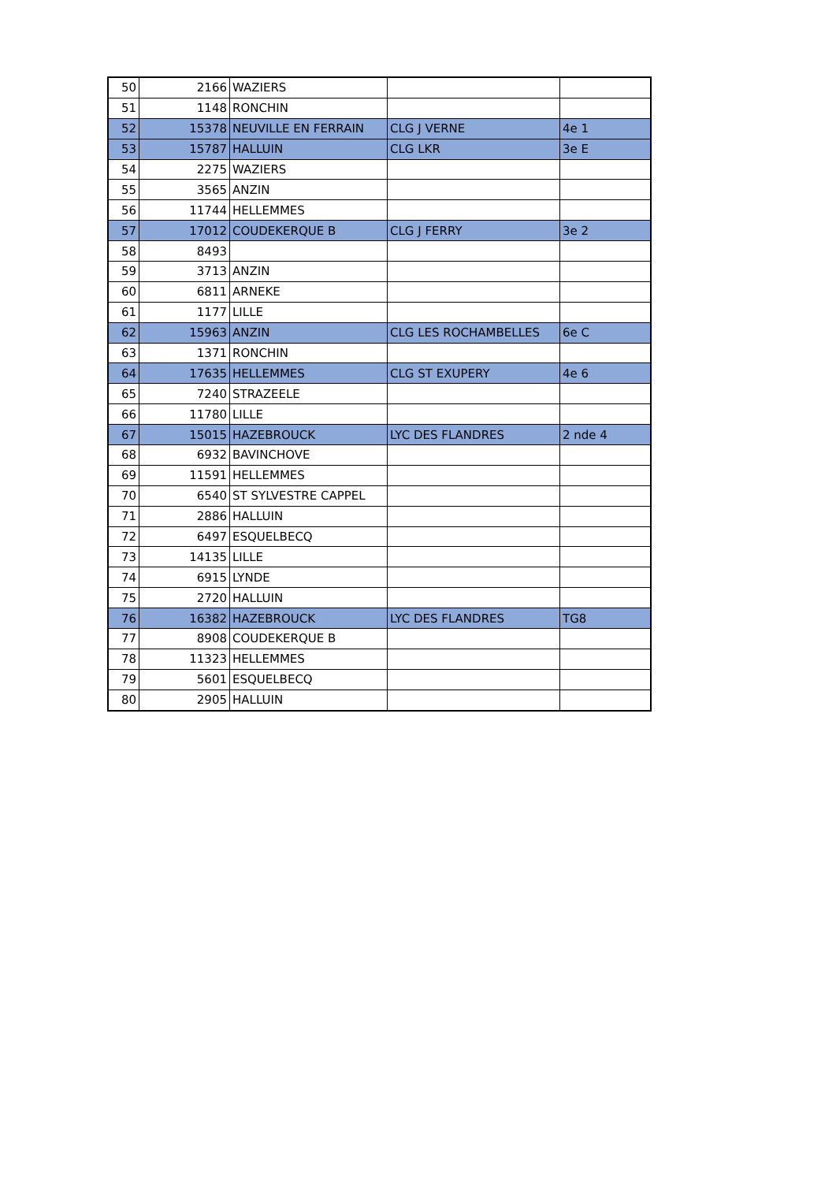| 50 | 2166 | WAZIERS | | |
| 51 | 1148 | RONCHIN | | |
| 52 | 15378 | NEUVILLE EN FERRAIN | CLG J VERNE | 4e 1 |
| 53 | 15787 | HALLUIN | CLG LKR | 3e E |
| 54 | 2275 | WAZIERS | | |
| 55 | 3565 | ANZIN | | |
| 56 | 11744 | HELLEMMES | | |
| 57 | 17012 | COUDEKERQUE B | CLG J FERRY | 3e 2 |
| 58 | 8493 | | | |
| 59 | 3713 | ANZIN | | |
| 60 | 6811 | ARNEKE | | |
| 61 | 1177 | LILLE | | |
| 62 | 15963 | ANZIN | CLG LES ROCHAMBELLES | 6e C |
| 63 | 1371 | RONCHIN | | |
| 64 | 17635 | HELLEMMES | CLG ST EXUPERY | 4e 6 |
| 65 | 7240 | STRAZEELE | | |
| 66 | 11780 | LILLE | | |
| 67 | 15015 | HAZEBROUCK | LYC DES FLANDRES | 2 nde 4 |
| 68 | 6932 | BAVINCHOVE | | |
| 69 | 11591 | HELLEMMES | | |
| 70 | 6540 | ST SYLVESTRE CAPPEL | | |
| 71 | 2886 | HALLUIN | | |
| 72 | 6497 | ESQUELBECQ | | |
| 73 | 14135 | LILLE | | |
| 74 | 6915 | LYNDE | | |
| 75 | 2720 | HALLUIN | | |
| 76 | 16382 | HAZEBROUCK | LYC DES FLANDRES | TG8 |
| 77 | 8908 | COUDEKERQUE B | | |
| 78 | 11323 | HELLEMMES | | |
| 79 | 5601 | ESQUELBECQ | | |
| 80 | 2905 | HALLUIN | | |